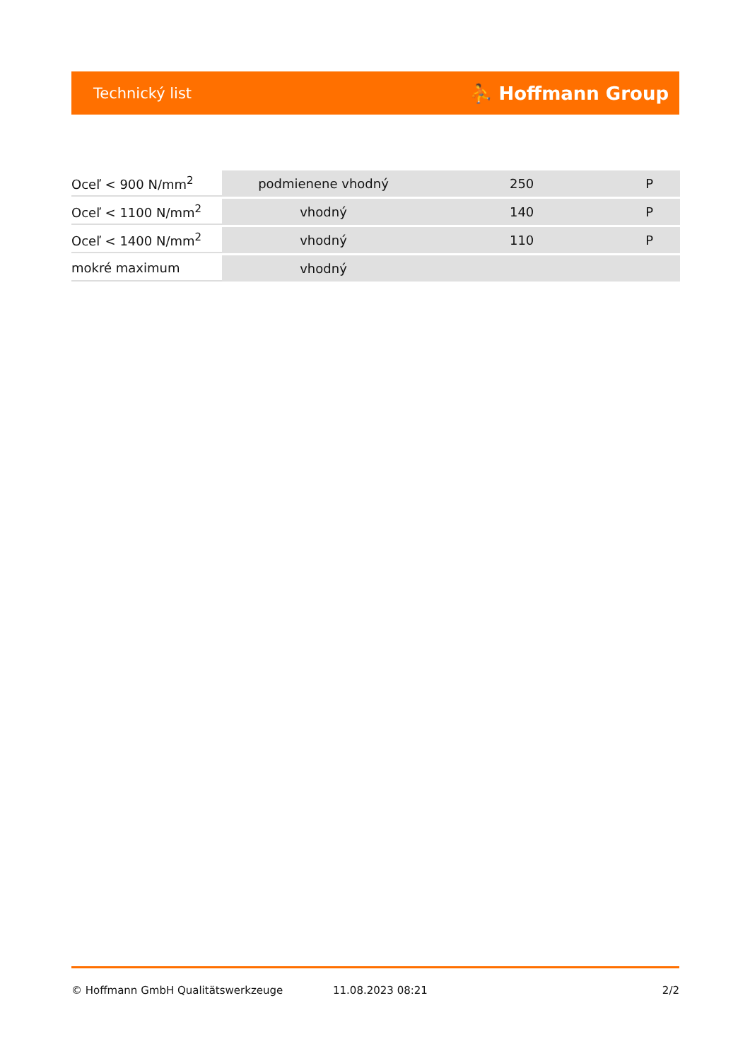Technický list ⛹ Hoffmann Group
| Oceľ < 900 N/mm<sup>2</sup> | podmienene vhodný | 250 | P |
| Oceľ < 1100 N/mm<sup>2</sup> | vhodný | 140 | P |
| Oceľ < 1400 N/mm<sup>2</sup> | vhodný | 110 | P |
| mokré maximum | vhodný | | |
© Hoffmann GmbH Qualitätswerkzeuge 11.08.2023 08:21 2/2